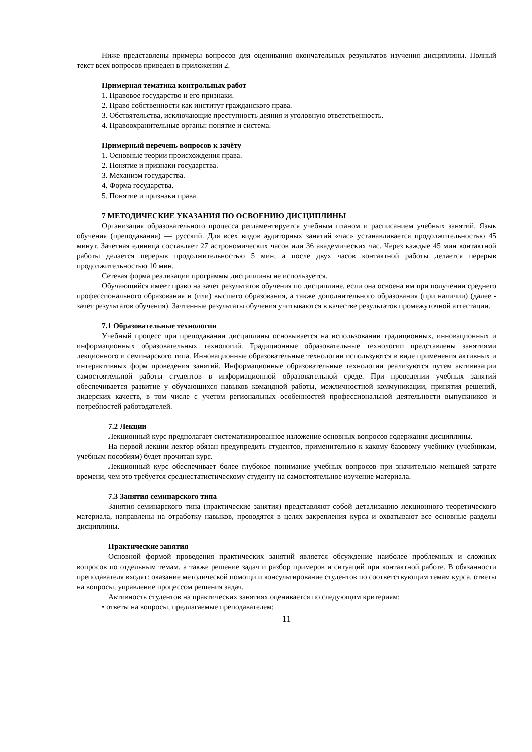Ниже представлены примеры вопросов для оценивания окончательных результатов изучения дисциплины. Полный текст всех вопросов приведен в приложении 2.
Примерная тематика контрольных работ
1. Правовое государство и его признаки.
2. Право собственности как институт гражданского права.
3. Обстоятельства, исключающие преступность деяния и уголовную ответственность.
4. Правоохранительные органы: понятие и система.
Примерный перечень вопросов к зачёту
1. Основные теории происхождения права.
2. Понятие и признаки государства.
3. Механизм государства.
4. Форма государства.
5. Понятие и признаки права.
7 МЕТОДИЧЕСКИЕ УКАЗАНИЯ ПО ОСВОЕНИЮ ДИСЦИПЛИНЫ
Организация образовательного процесса регламентируется учебным планом и расписанием учебных занятий. Язык обучения (преподавания) — русский. Для всех видов аудиторных занятий «час» устанавливается продолжительностью 45 минут. Зачетная единица составляет 27 астрономических часов или 36 академических час. Через каждые 45 мин контактной работы делается перерыв продолжительностью 5 мин, а после двух часов контактной работы делается перерыв продолжительностью 10 мин.
Сетевая форма реализации программы дисциплины не используется.
Обучающийся имеет право на зачет результатов обучения по дисциплине, если она освоена им при получении среднего профессионального образования и (или) высшего образования, а также дополнительного образования (при наличии) (далее - зачет результатов обучения). Зачтенные результаты обучения учитываются в качестве результатов промежуточной аттестации.
7.1 Образовательные технологии
Учебный процесс при преподавании дисциплины основывается на использовании традиционных, инновационных и информационных образовательных технологий. Традиционные образовательные технологии представлены занятиями лекционного и семинарского типа. Инновационные образовательные технологии используются в виде применения активных и интерактивных форм проведения занятий. Информационные образовательные технологии реализуются путем активизации самостоятельной работы студентов в информационной образовательной среде. При проведении учебных занятий обеспечивается развитие у обучающихся навыков командной работы, межличностной коммуникации, принятия решений, лидерских качеств, в том числе с учетом региональных особенностей профессиональной деятельности выпускников и потребностей работодателей.
7.2 Лекции
Лекционный курс предполагает систематизированное изложение основных вопросов содержания дисциплины.
На первой лекции лектор обязан предупредить студентов, применительно к какому базовому учебнику (учебникам, учебным пособиям) будет прочитан курс.
Лекционный курс обеспечивает более глубокое понимание учебных вопросов при значительно меньшей затрате времени, чем это требуется среднестатистическому студенту на самостоятельное изучение материала.
7.3 Занятия семинарского типа
Занятия семинарского типа (практические занятия) представляют собой детализацию лекционного теоретического материала, направлены на отработку навыков, проводятся в целях закрепления курса и охватывают все основные разделы дисциплины.
Практические занятия
Основной формой проведения практических занятий является обсуждение наиболее проблемных и сложных вопросов по отдельным темам, а также решение задач и разбор примеров и ситуаций при контактной работе. В обязанности преподавателя входят: оказание методической помощи и консультирование студентов по соответствующим темам курса, ответы на вопросы, управление процессом решения задач.
Активность студентов на практических занятиях оценивается по следующим критериям:
• ответы на вопросы, предлагаемые преподавателем;
11